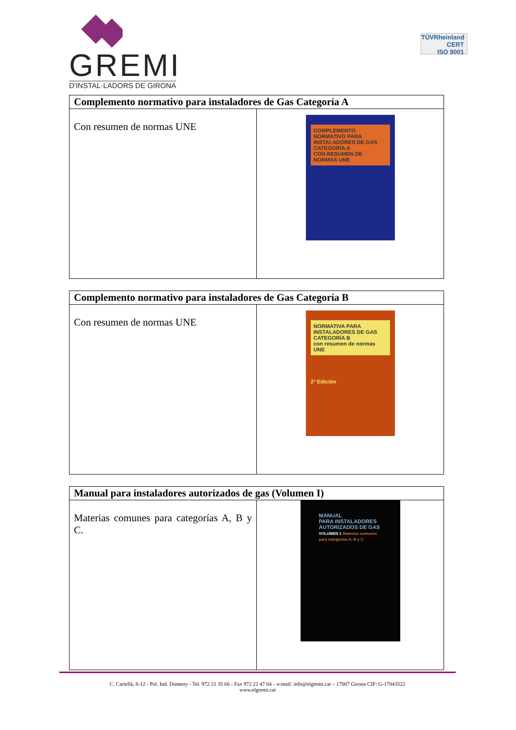GREMI
D'INSTAL·LADORS DE GIRONA
TÜVRheinland
CERT
ISO 9001
| Complemento normativo para instaladores de Gas Categoría A | |
| --- | --- |
| Con resumen de normas UNE | COMPLEMENTO NORMATIVO PARA INSTALADORES DE GAS CATEGORÍA A CON RESUMEN DE NORMAS UNE |
| Complemento normativo para instaladores de Gas Categoría B | |
| --- | --- |
| Con resumen de normas UNE | NORMATIVA PARA INSTALADORES DE GAS CATEGORÍA B con resumen de normas UNE 2ª Edición |
| Manual para instaladores autorizados de gas (Volumen I) | |
| --- | --- |
| Materias comunes para categorías A, B y C. | MANUAL PARA INSTALADORES AUTORIZADOS DE GAS VOLUMEN 1 Materias comunes para categorías A, B y C |
C. Cartellà, 8-12 - Pol. Ind. Domeny - Tel. 972 21 35 66 - Fax 972 22 47 04 – e-mail: info@elgremi.cat – 17007 Girona CIF: G-17043522
www.elgremi.cat